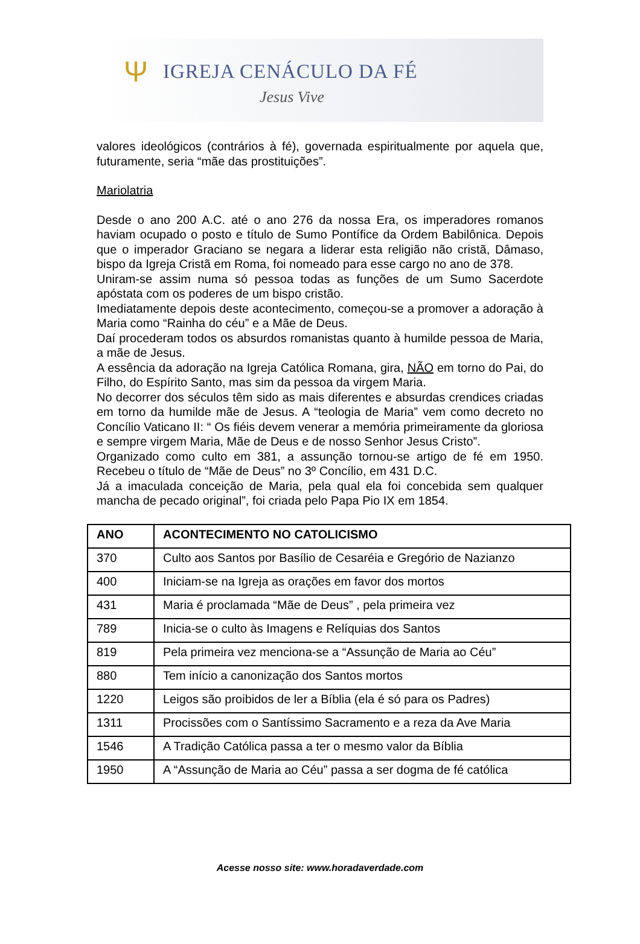Ψ
IGREJA CENÁCULO DA FÉ
Jesus Vive
valores ideológicos (contrários à fé), governada espiritualmente por aquela que, futuramente, seria “mãe das prostituições”.
Mariolatria
Desde o ano 200 A.C. até o ano 276 da nossa Era, os imperadores romanos haviam ocupado o posto e título de Sumo Pontífice da Ordem Babilônica. Depois que o imperador Graciano se negara a liderar esta religião não cristã, Dâmaso, bispo da Igreja Cristã em Roma, foi nomeado para esse cargo no ano de 378.
Uniram-se assim numa só pessoa todas as funções de um Sumo Sacerdote apóstata com os poderes de um bispo cristão.
Imediatamente depois deste acontecimento, começou-se a promover a adoração à Maria como “Rainha do céu” e a Mãe de Deus.
Daí procederam todos os absurdos romanistas quanto à humilde pessoa de Maria, a mãe de Jesus.
A essência da adoração na Igreja Católica Romana, gira, NÃO em torno do Pai, do Filho, do Espírito Santo, mas sim da pessoa da virgem Maria.
No decorrer dos séculos têm sido as mais diferentes e absurdas crendices criadas em torno da humilde mãe de Jesus. A “teologia de Maria” vem como decreto no Concílio Vaticano II: “ Os fiéis devem venerar a memória primeiramente da gloriosa e sempre virgem Maria, Mãe de Deus e de nosso Senhor Jesus Cristo”.
Organizado como culto em 381, a assunção tornou-se artigo de fé em 1950. Recebeu o título de “Mãe de Deus” no 3º Concílio, em 431 D.C.
Já a imaculada conceição de Maria, pela qual ela foi concebida sem qualquer mancha de pecado original”, foi criada pelo Papa Pio IX em 1854.
| ANO | ACONTECIMENTO NO CATOLICISMO |
| --- | --- |
| 370 | Culto aos Santos por Basílio de Cesaréia e Gregório de Nazianzo |
| 400 | Iniciam-se na Igreja as orações em favor dos mortos |
| 431 | Maria é proclamada “Mãe de Deus” , pela primeira vez |
| 789 | Inicia-se o culto às Imagens e Relíquias dos Santos |
| 819 | Pela primeira vez menciona-se a “Assunção de Maria ao Céu” |
| 880 | Tem início a canonização dos Santos mortos |
| 1220 | Leigos são proibidos de ler a Bíblia (ela é só para os Padres) |
| 1311 | Procissões com o Santíssimo Sacramento e a reza da Ave Maria |
| 1546 | A Tradição Católica passa a ter o mesmo valor da Bíblia |
| 1950 | A “Assunção de Maria ao Céu” passa a ser dogma de fé católica |
Acesse nosso site: www.horadaverdade.com